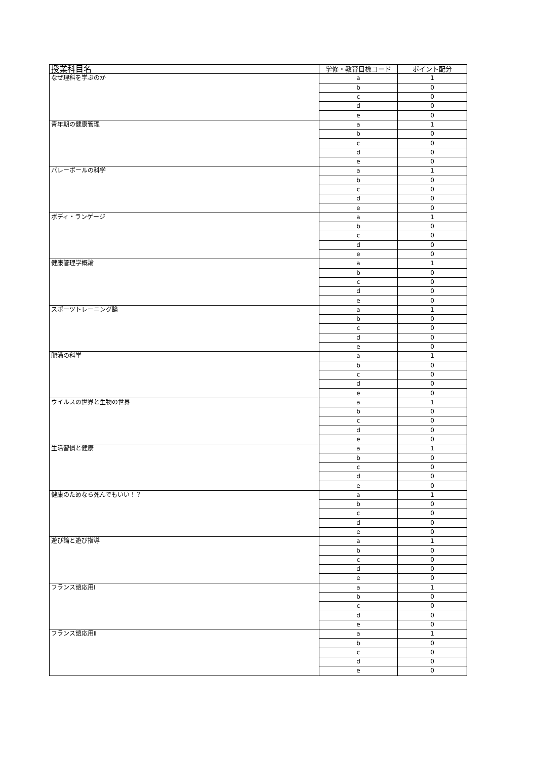| 授業科目名 | 学修・教育目標コード | ポイント配分 |
| --- | --- | --- |
| なぜ理科を学ぶのか | a | 1 |
| | b | 0 |
| | c | 0 |
| | d | 0 |
| | e | 0 |
| 青年期の健康管理 | a | 1 |
| | b | 0 |
| | c | 0 |
| | d | 0 |
| | e | 0 |
| バレーボールの科学 | a | 1 |
| | b | 0 |
| | c | 0 |
| | d | 0 |
| | e | 0 |
| ボディ・ランゲージ | a | 1 |
| | b | 0 |
| | c | 0 |
| | d | 0 |
| | e | 0 |
| 健康管理学概論 | a | 1 |
| | b | 0 |
| | c | 0 |
| | d | 0 |
| | e | 0 |
| スポーツトレーニング論 | a | 1 |
| | b | 0 |
| | c | 0 |
| | d | 0 |
| | e | 0 |
| 肥満の科学 | a | 1 |
| | b | 0 |
| | c | 0 |
| | d | 0 |
| | e | 0 |
| ウイルスの世界と生物の世界 | a | 1 |
| | b | 0 |
| | c | 0 |
| | d | 0 |
| | e | 0 |
| 生活習慣と健康 | a | 1 |
| | b | 0 |
| | c | 0 |
| | d | 0 |
| | e | 0 |
| 健康のためなら死んでもいい！？ | a | 1 |
| | b | 0 |
| | c | 0 |
| | d | 0 |
| | e | 0 |
| 遊び論と遊び指導 | a | 1 |
| | b | 0 |
| | c | 0 |
| | d | 0 |
| | e | 0 |
| フランス語応用Ⅰ | a | 1 |
| | b | 0 |
| | c | 0 |
| | d | 0 |
| | e | 0 |
| フランス語応用Ⅱ | a | 1 |
| | b | 0 |
| | c | 0 |
| | d | 0 |
| | e | 0 |